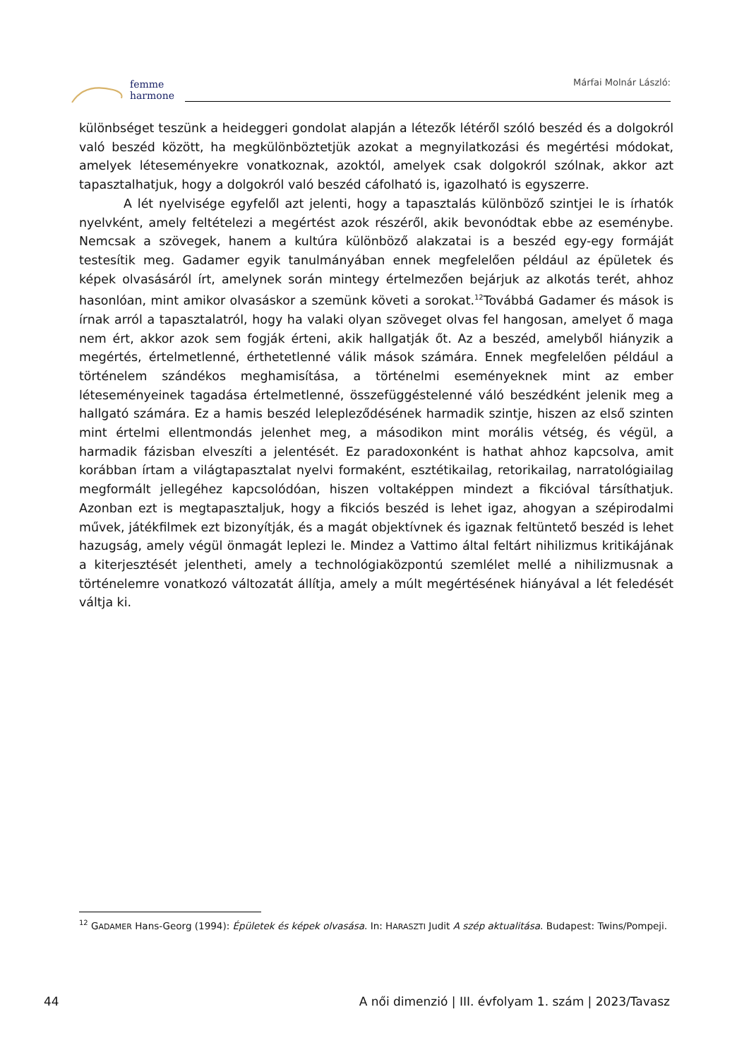femme
harmone
Márfai Molnár László:
különbséget teszünk a heideggeri gondolat alapján a létezők létéről szóló beszéd és a dolgokról való beszéd között, ha megkülönböztetjük azokat a megnyilatkozási és megértési módokat, amelyek léteseményekre vonatkoznak, azoktól, amelyek csak dolgokról szólnak, akkor azt tapasztalhatjuk, hogy a dolgokról való beszéd cáfolható is, igazolható is egyszerre.
A lét nyelvisége egyfelől azt jelenti, hogy a tapasztalás különböző szintjei le is írhatók nyelvként, amely feltételezi a megértést azok részéről, akik bevonódtak ebbe az eseménybe. Nemcsak a szövegek, hanem a kultúra különböző alakzatai is a beszéd egy-egy formáját testesítik meg. Gadamer egyik tanulmányában ennek megfelelően például az épületek és képek olvasásáról írt, amelynek során mintegy értelmezően bejárjuk az alkotás terét, ahhoz hasonlóan, mint amikor olvasáskor a szemünk követi a sorokat.<sup>12</sup>Továbbá Gadamer és mások is írnak arról a tapasztalatról, hogy ha valaki olyan szöveget olvas fel hangosan, amelyet ő maga nem ért, akkor azok sem fogják érteni, akik hallgatják őt. Az a beszéd, amelyből hiányzik a megértés, értelmetlenné, érthetetlenné válik mások számára. Ennek megfelelően például a történelem szándékos meghamisítása, a történelmi eseményeknek mint az ember léteseményeinek tagadása értelmetlenné, összefüggéstelenné váló beszédként jelenik meg a hallgató számára. Ez a hamis beszéd leleplező­désének harmadik szintje, hiszen az első szinten mint értelmi ellentmondás jelenhet meg, a másodikon mint morális vétség, és végül, a harmadik fázisban elveszíti a jelentését. Ez paradoxonként is hathat ahhoz kapcsolva, amit korábban írtam a világtapasztalat nyelvi formaként, esztétikailag, retorikailag, narratológiailag megformált jellegéhez kapcsolódóan, hiszen voltaképpen mindezt a fikcióval társíthatjuk. Azonban ezt is megtapasztaljuk, hogy a fikciós beszéd is lehet igaz, ahogyan a szépirodalmi művek, játékfilmek ezt bizonyítják, és a magát objektívnek és igaznak feltüntető beszéd is lehet hazugság, amely végül önmagát leplezi le. Mindez a Vattimo által feltárt nihilizmus kritikájának a kiterjesztését jelentheti, amely a technológiaközpontú szemlélet mellé a nihilizmusnak a történelemre vonatkozó változatát állítja, amely a múlt megértésének hiányával a lét feledését váltja ki.
<sup>12</sup> GADAMER Hans-Georg (1994): Épületek és képek olvasása. In: HARASZTI Judit A szép aktualitása. Budapest: Twins/Pompeji.
44 A női dimenzió | III. évfolyam 1. szám | 2023/Tavasz